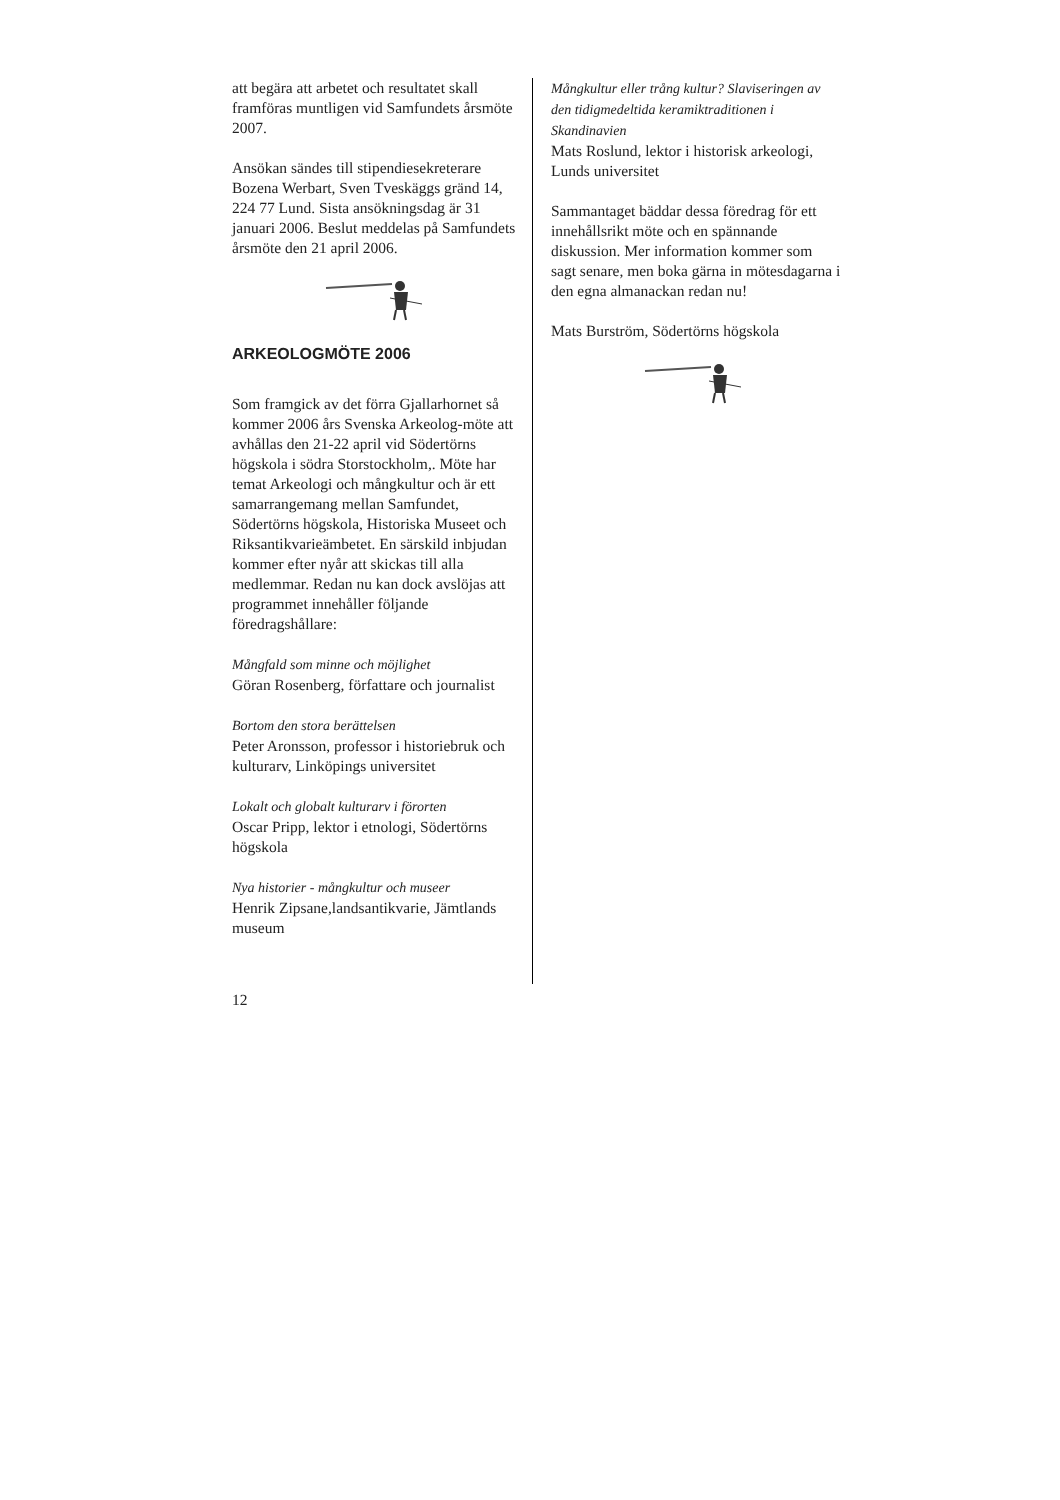att begära att arbetet och resultatet skall framföras muntligen vid Samfundets årsmöte 2007.
Ansökan sändes till stipendiesekreterare Bozena Werbart, Sven Tveskäggs gränd 14, 224 77 Lund. Sista ansökningsdag är 31 januari 2006. Beslut meddelas på Samfundets årsmöte den 21 april 2006.
ARKEOLOGMÖTE 2006
Som framgick av det förra Gjallarhornet så kommer 2006 års Svenska Arkeolog-möte att avhållas den 21-22 april vid Södertörns högskola i södra Storstockholm,. Möte har temat Arkeologi och mångkultur och är ett samarrangemang mellan Samfundet, Södertörns högskola, Historiska Museet och Riksantikvarieämbetet. En särskild inbjudan kommer efter nyår att skickas till alla medlemmar. Redan nu kan dock avslöjas att programmet innehåller följande föredragshållare:
Mångfald som minne och möjlighet
Göran Rosenberg, författare och journalist
Bortom den stora berättelsen
Peter Aronsson, professor i historiebruk och kulturarv, Linköpings universitet
Lokalt och globalt kulturarv i förorten
Oscar Pripp, lektor i etnologi, Södertörns högskola
Nya historier - mångkultur och museer
Henrik Zipsane,landsantikvarie, Jämtlands museum
Mångkultur eller trång kultur? Slaviseringen av den tidigmedeltida keramiktraditionen i Skandinavien
Mats Roslund, lektor i historisk arkeologi, Lunds universitet
Sammantaget bäddar dessa föredrag för ett innehållsrikt möte och en spännande diskussion. Mer information kommer som sagt senare, men boka gärna in mötesdagarna i den egna almanackan redan nu!
Mats Burström, Södertörns högskola
12